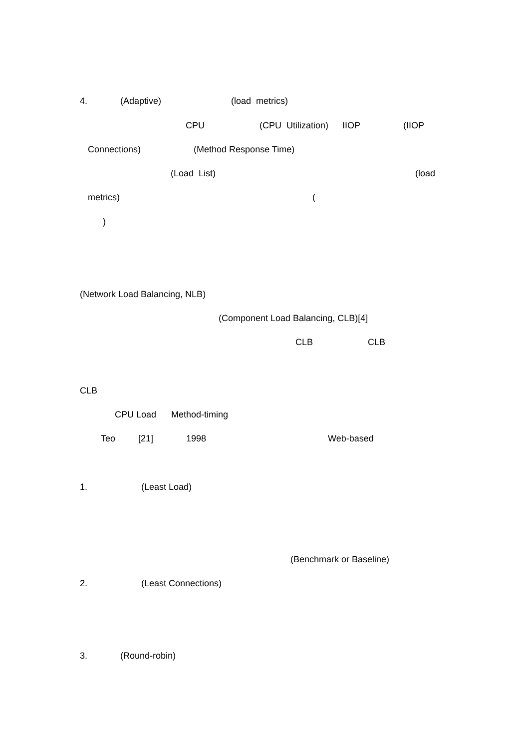4. (Adaptive) (load metrics)
CPU (CPU Utilization) IIOP (IIOP
Connections) (Method Response Time)
(Load List) (load
metrics) (
)
(Network Load Balancing, NLB)
(Component Load Balancing, CLB)[4]
CLB CLB
CLB
CPU Load Method-timing
Teo [21] 1998 Web-based
1. (Least Load)
(Benchmark or Baseline)
2. (Least Connections)
3. (Round-robin)